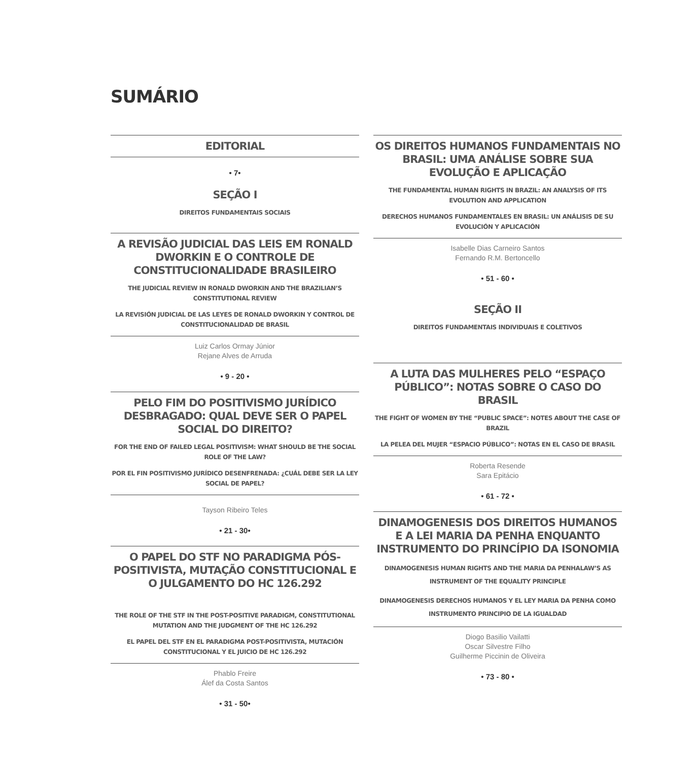SUMÁRIO
EDITORIAL
• 7•
SEÇÃO I
DIREITOS FUNDAMENTAIS SOCIAIS
A REVISÃO JUDICIAL DAS LEIS EM RONALD DWORKIN E O CONTROLE DE CONSTITUCIONALIDADE BRASILEIRO
THE JUDICIAL REVIEW IN RONALD DWORKIN AND THE BRAZILIAN’S CONSTITUTIONAL REVIEW
LA REVISIÓN JUDICIAL DE LAS LEYES DE RONALD DWORKIN Y CONTROL DE CONSTITUCIONALIDAD DE BRASIL
Luiz Carlos Ormay Júnior
Rejane Alves de Arruda
• 9 - 20 •
PELO FIM DO POSITIVISMO JURÍDICO DESBRAGADO: QUAL DEVE SER O PAPEL SOCIAL DO DIREITO?
FOR THE END OF FAILED LEGAL POSITIVISM: WHAT SHOULD BE THE SOCIAL ROLE OF THE LAW?
POR EL FIN POSITIVISMO JURÍDICO DESENFRENADA: ¿CUÁL DEBE SER LA LEY SOCIAL DE PAPEL?
Tayson Ribeiro Teles
• 21 - 30•
O PAPEL DO STF NO PARADIGMA PÓS-POSITIVISTA, MUTAÇÃO CONSTITUCIONAL E O JULGAMENTO DO HC 126.292
THE ROLE OF THE STF IN THE POST-POSITIVE PARADIGM, CONSTITUTIONAL MUTATION AND THE JUDGMENT OF THE HC 126.292
EL PAPEL DEL STF EN EL PARADIGMA POST-POSITIVISTA, MUTACIÓN CONSTITUCIONAL Y EL JUICIO DE HC 126.292
Phablo Freire
Álef da Costa Santos
• 31 - 50•
OS DIREITOS HUMANOS FUNDAMENTAIS NO BRASIL: UMA ANÁLISE SOBRE SUA EVOLUÇÃO E APLICAÇÃO
THE FUNDAMENTAL HUMAN RIGHTS IN BRAZIL: AN ANALYSIS OF ITS EVOLUTION AND APPLICATION
DERECHOS HUMANOS FUNDAMENTALES EN BRASIL: UN ANÁLISIS DE SU EVOLUCIÓN Y APLICACIÓN
Isabelle Dias Carneiro Santos
Fernando R.M. Bertoncello
• 51 - 60 •
SEÇÃO II
DIREITOS FUNDAMENTAIS INDIVIDUAIS E COLETIVOS
A LUTA DAS MULHERES PELO “ESPAÇO PÚBLICO”: NOTAS SOBRE O CASO DO BRASIL
THE FIGHT OF WOMEN BY THE “PUBLIC SPACE”: NOTES ABOUT THE CASE OF BRAZIL
LA PELEA DEL MUJER “ESPACIO PÚBLICO”: NOTAS EN EL CASO DE BRASIL
Roberta Resende
Sara Epitácio
• 61 - 72 •
DINAMOGENESIS DOS DIREITOS HUMANOS E A LEI MARIA DA PENHA ENQUANTO INSTRUMENTO DO PRINCÍPIO DA ISONOMIA
DINAMOGENESIS HUMAN RIGHTS AND THE MARIA DA PENHALAW’S AS INSTRUMENT OF THE EQUALITY PRINCIPLE
DINAMOGENESIS DERECHOS HUMANOS Y EL LEY MARIA DA PENHA COMO INSTRUMENTO PRINCIPIO DE LA IGUALDAD
Diogo Basilio Vailatti
Oscar Silvestre Filho
Guilherme Piccinin de Oliveira
• 73 - 80 •